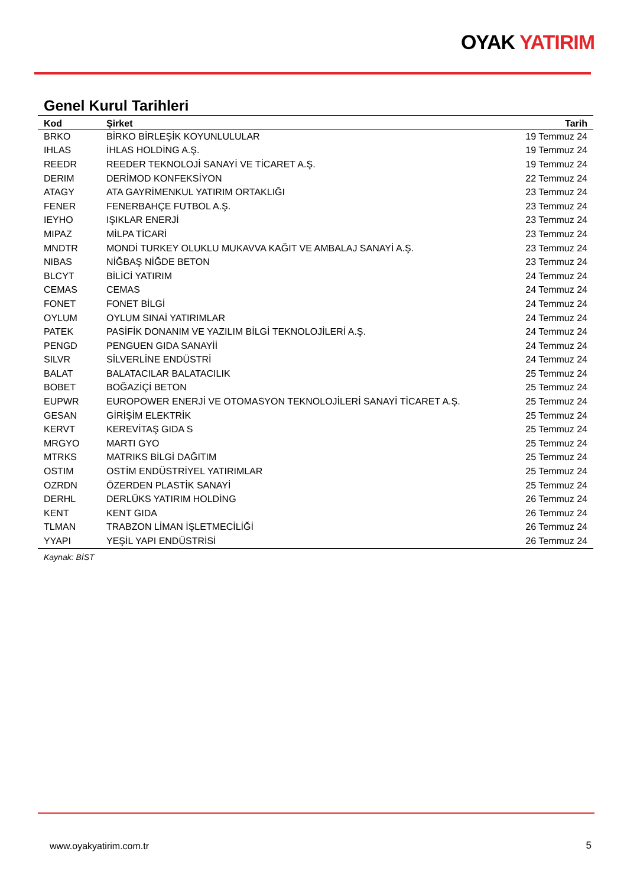OYAK YATIRIM
Genel Kurul Tarihleri
| Kod | Şirket | Tarih |
| --- | --- | --- |
| BRKO | BİRKO BİRLEŞİK KOYUNLULULAR | 19 Temmuz 24 |
| IHLAS | İHLAS HOLDİNG A.Ş. | 19 Temmuz 24 |
| REEDR | REEDER TEKNOLOJİ SANAYİ VE TİCARET A.Ş. | 19 Temmuz 24 |
| DERIM | DERİMOD KONFEKSİYON | 22 Temmuz 24 |
| ATAGY | ATA GAYRİMENKUL YATIRIM ORTAKLIĞI | 23 Temmuz 24 |
| FENER | FENERBAHÇE FUTBOL A.Ş. | 23 Temmuz 24 |
| IEYHO | IŞIKLAR ENERJİ | 23 Temmuz 24 |
| MIPAZ | MİLPA TİCARİ | 23 Temmuz 24 |
| MNDTR | MONDİ TURKEY OLUKLU MUKAVVA KAĞIT VE AMBALAJ SANAYİ A.Ş. | 23 Temmuz 24 |
| NIBAS | NİĞBAŞ NİĞDE BETON | 23 Temmuz 24 |
| BLCYT | BİLİCİ YATIRIM | 24 Temmuz 24 |
| CEMAS | CEMAS | 24 Temmuz 24 |
| FONET | FONET BİLGİ | 24 Temmuz 24 |
| OYLUM | OYLUM SINAİ YATIRIMLAR | 24 Temmuz 24 |
| PATEK | PASİFİK DONANIM VE YAZILIM BİLGİ TEKNOLOJİLERİ A.Ş. | 24 Temmuz 24 |
| PENGD | PENGUEN GIDA SANAYİİ | 24 Temmuz 24 |
| SILVR | SİLVERLİNE ENDÜSTRİ | 24 Temmuz 24 |
| BALAT | BALATACILAR BALATACILIK | 25 Temmuz 24 |
| BOBET | BOĞAZİÇİ BETON | 25 Temmuz 24 |
| EUPWR | EUROPOWER ENERJİ VE OTOMASYON TEKNOLOJİLERİ SANAYİ TİCARET A.Ş. | 25 Temmuz 24 |
| GESAN | GİRİŞİM ELEKTRİK | 25 Temmuz 24 |
| KERVT | KEREVİTAŞ GIDA S | 25 Temmuz 24 |
| MRGYO | MARTI GYO | 25 Temmuz 24 |
| MTRKS | MATRIKS BİLGİ DAĞITIM | 25 Temmuz 24 |
| OSTIM | OSTİM ENDÜSTRİYEL YATIRIMLAR | 25 Temmuz 24 |
| OZRDN | ÖZERDEN PLASTİK SANAYİ | 25 Temmuz 24 |
| DERHL | DERLÜKS YATIRIM HOLDİNG | 26 Temmuz 24 |
| KENT | KENT GIDA | 26 Temmuz 24 |
| TLMAN | TRABZON LİMAN İŞLETMECİLİĞİ | 26 Temmuz 24 |
| YYAPI | YEŞİL YAPI ENDÜSTRİSİ | 26 Temmuz 24 |
Kaynak: BİST
www.oyakyatirim.com.tr 5